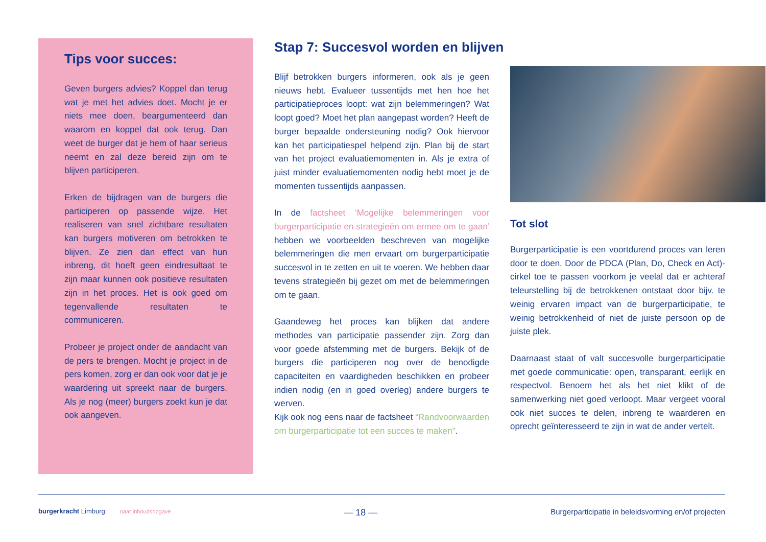Tips voor succes:
Geven burgers advies? Koppel dan terug wat je met het advies doet. Mocht je er niets mee doen, beargumenteerd dan waarom en koppel dat ook terug. Dan weet de burger dat je hem of haar serieus neemt en zal deze bereid zijn om te blijven participeren.
Erken de bijdragen van de burgers die participeren op passende wijze. Het realiseren van snel zichtbare resultaten kan burgers motiveren om betrokken te blijven. Ze zien dan effect van hun inbreng, dit hoeft geen eindresultaat te zijn maar kunnen ook positieve resultaten zijn in het proces. Het is ook goed om tegenvallende resultaten te communiceren.
Probeer je project onder de aandacht van de pers te brengen. Mocht je project in de pers komen, zorg er dan ook voor dat je je waardering uit spreekt naar de burgers. Als je nog (meer) burgers zoekt kun je dat ook aangeven.
Stap 7: Succesvol worden en blijven
Blijf betrokken burgers informeren, ook als je geen nieuws hebt. Evalueer tussentijds met hen hoe het participatieproces loopt: wat zijn belemmeringen? Wat loopt goed? Moet het plan aangepast worden? Heeft de burger bepaalde ondersteuning nodig? Ook hiervoor kan het participatiespel helpend zijn. Plan bij de start van het project evaluatiemomenten in. Als je extra of juist minder evaluatiemomenten nodig hebt moet je de momenten tussentijds aanpassen.
In de factsheet ‘Mogelijke belemmeringen voor burgerparticipatie en strategieën om ermee om te gaan’ hebben we voorbeelden beschreven van mogelijke belemmeringen die men ervaart om burgerparticipatie succesvol in te zetten en uit te voeren. We hebben daar tevens strategieën bij gezet om met de belemmeringen om te gaan.
Gaandeweg het proces kan blijken dat andere methodes van participatie passender zijn. Zorg dan voor goede afstemming met de burgers. Bekijk of de burgers die participeren nog over de benodigde capaciteiten en vaardigheden beschikken en probeer indien nodig (en in goed overleg) andere burgers te werven.
Kijk ook nog eens naar de factsheet “Randvoorwaarden om burgerparticipatie tot een succes te maken”.
Tot slot
Burgerparticipatie is een voortdurend proces van leren door te doen. Door de PDCA (Plan, Do, Check en Act)-cirkel toe te passen voorkom je veelal dat er achteraf teleurstelling bij de betrokkenen ontstaat door bijv. te weinig ervaren impact van de burgerparticipatie, te weinig betrokkenheid of niet de juiste persoon op de juiste plek.
Daarnaast staat of valt succesvolle burgerparticipatie met goede communicatie: open, transparant, eerlijk en respectvol. Benoem het als het niet klikt of de samenwerking niet goed verloopt. Maar vergeet vooral ook niet succes te delen, inbreng te waarderen en oprecht geïnteresseerd te zijn in wat de ander vertelt.
burgerkracht Limburg naar inhoudsopgave — 18 — Burgerparticipatie in beleidsvorming en/of projecten